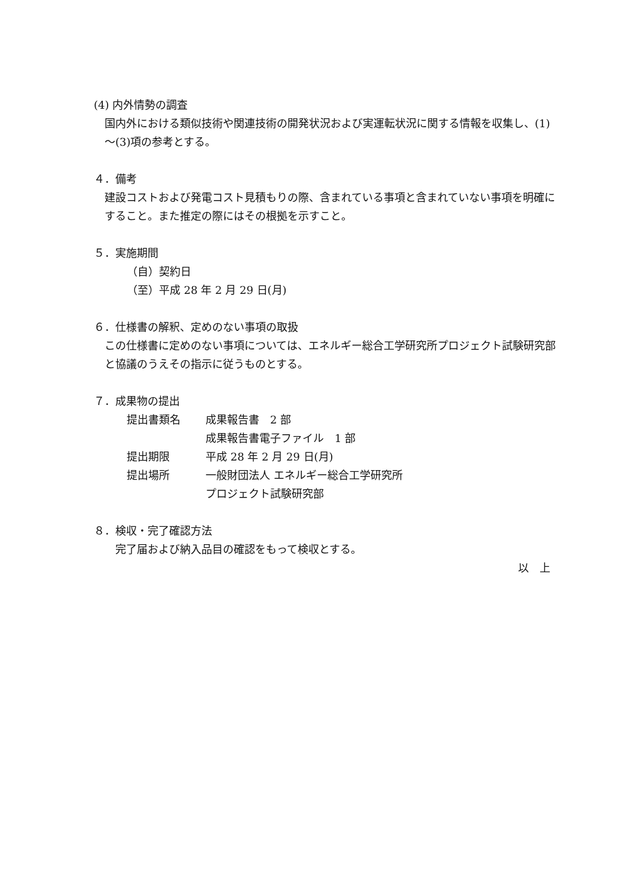(4) 内外情勢の調査
国内外における類似技術や関連技術の開発状況および実運転状況に関する情報を収集し、(1)～(3)項の参考とする。
４．備考
建設コストおよび発電コスト見積もりの際、含まれている事項と含まれていない事項を明確にすること。また推定の際にはその根拠を示すこと。
５．実施期間
（自）契約日
（至）平成 28 年 2 月 29 日(月)
６．仕様書の解釈、定めのない事項の取扱
この仕様書に定めのない事項については、エネルギー総合工学研究所プロジェクト試験研究部と協議のうえその指示に従うものとする。
７．成果物の提出
| 提出書類名 | 成果報告書 2 部 |
| | 成果報告書電子ファイル 1 部 |
| 提出期限 | 平成 28 年 2 月 29 日(月) |
| 提出場所 | 一般財団法人 エネルギー総合工学研究所 |
| | プロジェクト試験研究部 |
８．検収・完了確認方法
完了届および納入品目の確認をもって検収とする。
以　上